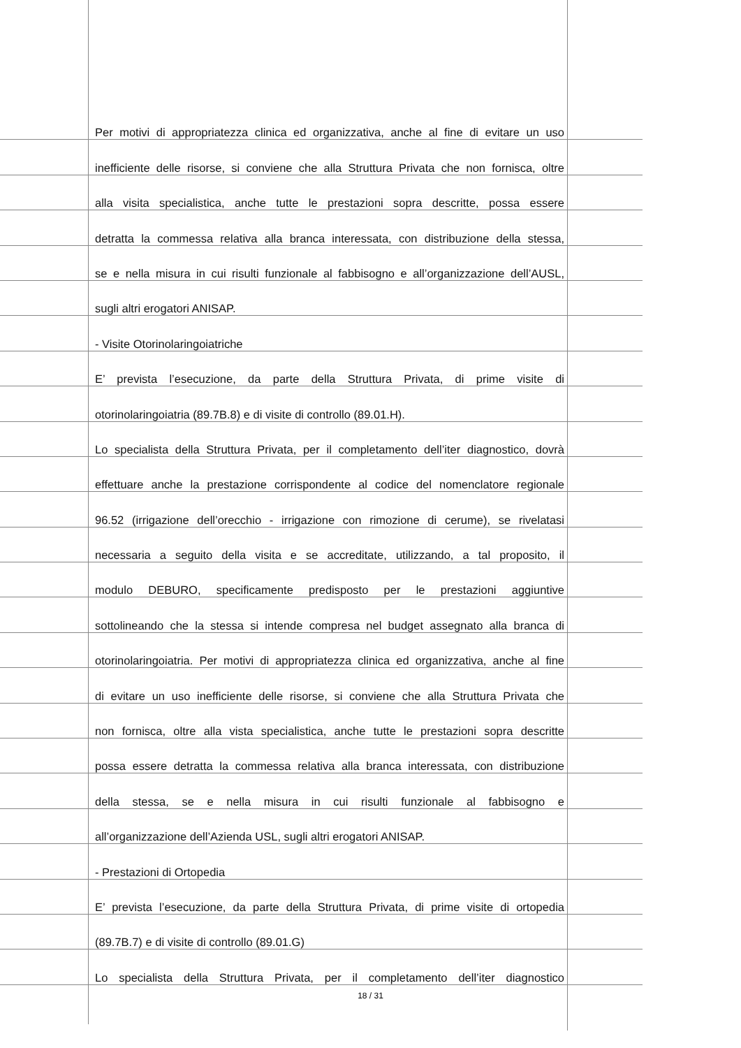Per motivi di appropriatezza clinica ed organizzativa, anche al fine di evitare un uso
inefficiente delle risorse, si conviene che alla Struttura Privata che non fornisca, oltre
alla visita specialistica, anche tutte le prestazioni sopra descritte, possa essere
detratta la commessa relativa alla branca interessata, con distribuzione della stessa,
se e nella misura in cui risulti funzionale al fabbisogno e all’organizzazione dell’AUSL,
sugli altri erogatori ANISAP.
- Visite Otorinolaringoiatriche
E’ prevista l’esecuzione, da parte della Struttura Privata, di prime visite di
otorinolaringoiatria (89.7B.8) e di visite di controllo (89.01.H).
Lo specialista della Struttura Privata, per il completamento dell’iter diagnostico, dovrà
effettuare anche la prestazione corrispondente al codice del nomenclatore regionale
96.52 (irrigazione dell’orecchio - irrigazione con rimozione di cerume), se rivelatasi
necessaria a seguito della visita e se accreditate, utilizzando, a tal proposito, il
modulo DEBURO, specificamente predisposto per le prestazioni aggiuntive
sottolineando che la stessa si intende compresa nel budget assegnato alla branca di
otorinolaringoiatria. Per motivi di appropriatezza clinica ed organizzativa, anche al fine
di evitare un uso inefficiente delle risorse, si conviene che alla Struttura Privata che
non fornisca, oltre alla vista specialistica, anche tutte le prestazioni sopra descritte
possa essere detratta la commessa relativa alla branca interessata, con distribuzione
della stessa, se e nella misura in cui risulti funzionale al fabbisogno e
all’organizzazione dell’Azienda USL, sugli altri erogatori ANISAP.
- Prestazioni di Ortopedia
E’ prevista l’esecuzione, da parte della Struttura Privata, di prime visite di ortopedia
(89.7B.7) e di visite di controllo (89.01.G)
Lo specialista della Struttura Privata, per il completamento dell’iter diagnostico
18 / 31